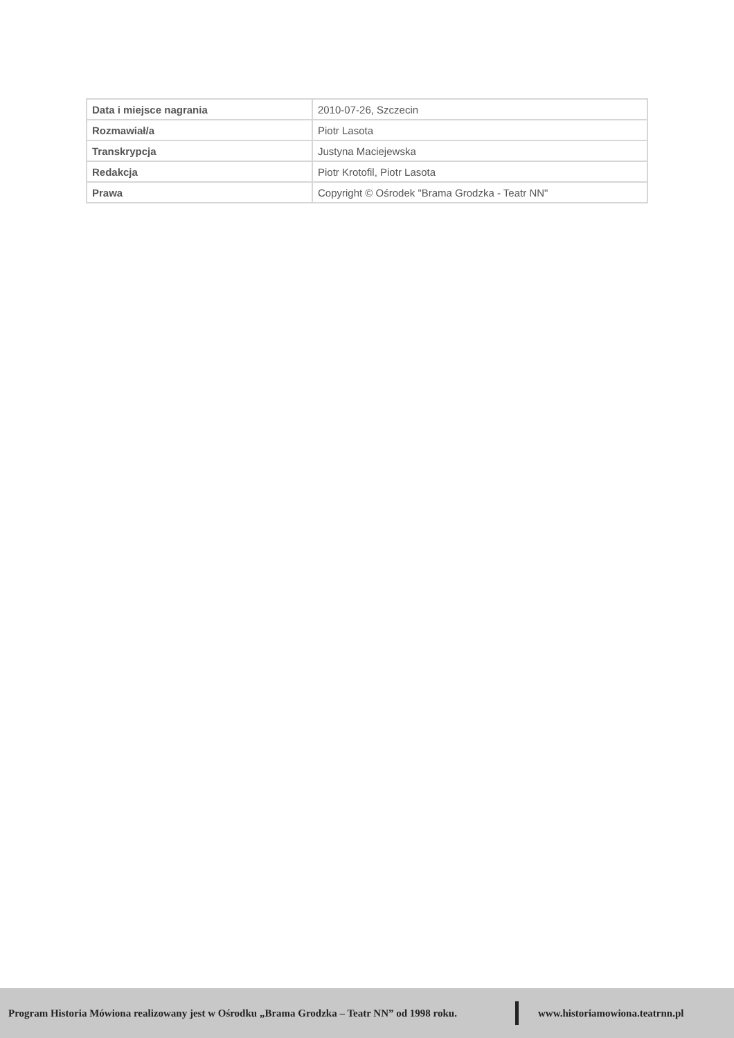| Data i miejsce nagrania | 2010-07-26, Szczecin |
| Rozmawiał/a | Piotr Lasota |
| Transkrypcja | Justyna Maciejewska |
| Redakcja | Piotr Krotofil, Piotr Lasota |
| Prawa | Copyright © Ośrodek "Brama Grodzka - Teatr NN" |
Program Historia Mówiona realizowany jest w Ośrodku „Brama Grodzka – Teatr NN” od 1998 roku. www.historiamowiona.teatrnn.pl